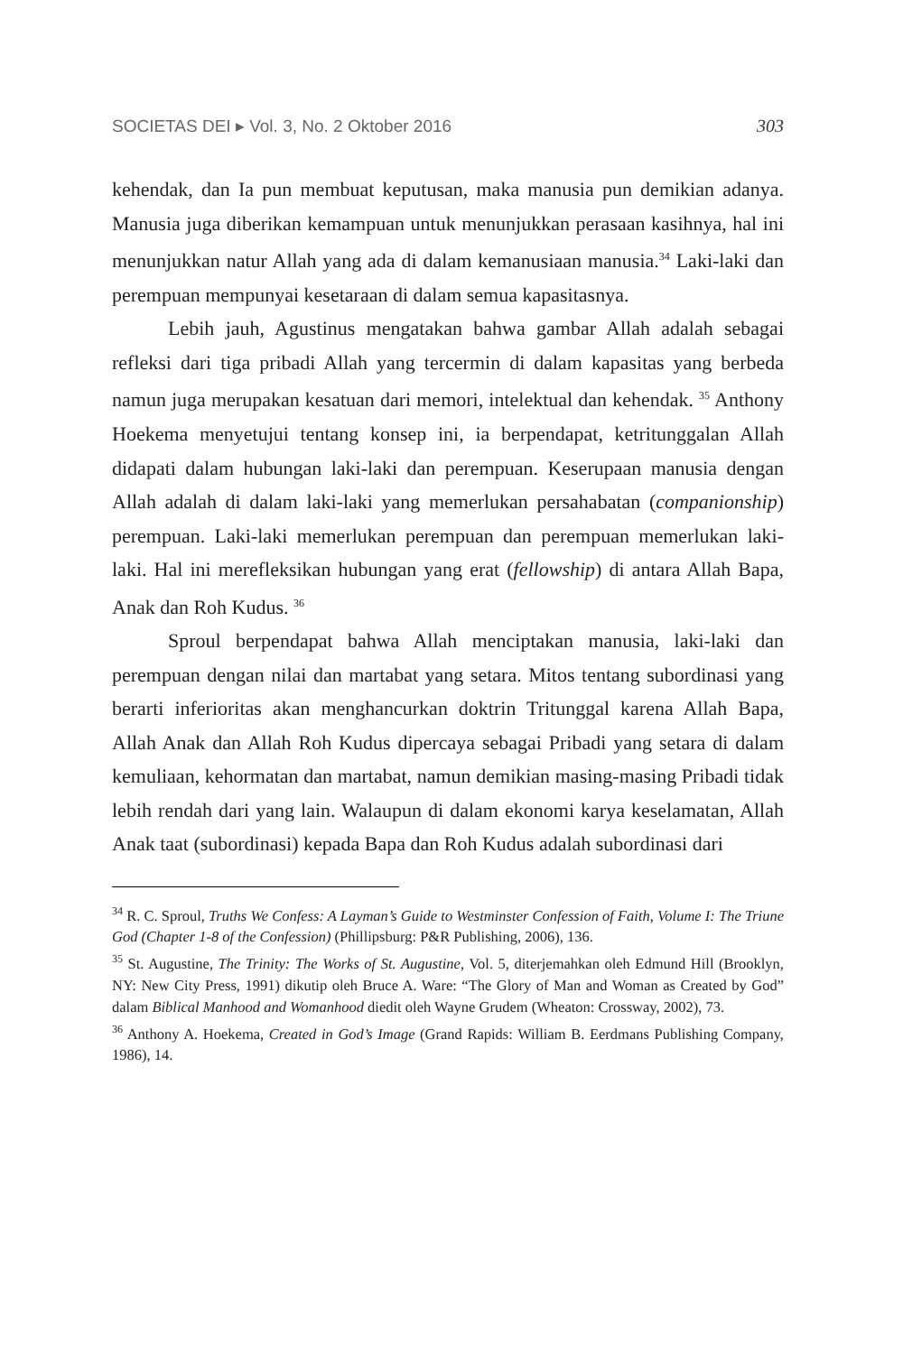SOCIETAS DEI ▸ Vol. 3, No. 2 Oktober 2016 303
kehendak, dan Ia pun membuat keputusan, maka manusia pun demikian adanya. Manusia juga diberikan kemampuan untuk menunjukkan perasaan kasihnya, hal ini menunjukkan natur Allah yang ada di dalam kemanusiaan manusia.<sup>34</sup> Laki-laki dan perempuan mempunyai kesetaraan di dalam semua kapasitasnya.
Lebih jauh, Agustinus mengatakan bahwa gambar Allah adalah sebagai refleksi dari tiga pribadi Allah yang tercermin di dalam kapasitas yang berbeda namun juga merupakan kesatuan dari memori, intelektual dan kehendak. <sup>35</sup> Anthony Hoekema menyetujui tentang konsep ini, ia berpendapat, ketritunggalan Allah didapati dalam hubungan laki-laki dan perempuan. Keserupaan manusia dengan Allah adalah di dalam laki-laki yang memerlukan persahabatan (companionship) perempuan. Laki-laki memerlukan perempuan dan perempuan memerlukan laki-laki. Hal ini merefleksikan hubungan yang erat (fellowship) di antara Allah Bapa, Anak dan Roh Kudus. <sup>36</sup>
Sproul berpendapat bahwa Allah menciptakan manusia, laki-laki dan perempuan dengan nilai dan martabat yang setara. Mitos tentang subordinasi yang berarti inferioritas akan menghancurkan doktrin Tritunggal karena Allah Bapa, Allah Anak dan Allah Roh Kudus dipercaya sebagai Pribadi yang setara di dalam kemuliaan, kehormatan dan martabat, namun demikian masing-masing Pribadi tidak lebih rendah dari yang lain. Walaupun di dalam ekonomi karya keselamatan, Allah Anak taat (subordinasi) kepada Bapa dan Roh Kudus adalah subordinasi dari
<sup>34</sup> R. C. Sproul, Truths We Confess: A Layman’s Guide to Westminster Confession of Faith, Volume I: The Triune God (Chapter 1-8 of the Confession) (Phillipsburg: P&R Publishing, 2006), 136.
<sup>35</sup> St. Augustine, The Trinity: The Works of St. Augustine, Vol. 5, diterjemahkan oleh Edmund Hill (Brooklyn, NY: New City Press, 1991) dikutip oleh Bruce A. Ware: “The Glory of Man and Woman as Created by God” dalam Biblical Manhood and Womanhood diedit oleh Wayne Grudem (Wheaton: Crossway, 2002), 73.
<sup>36</sup> Anthony A. Hoekema, Created in God’s Image (Grand Rapids: William B. Eerdmans Publishing Company, 1986), 14.